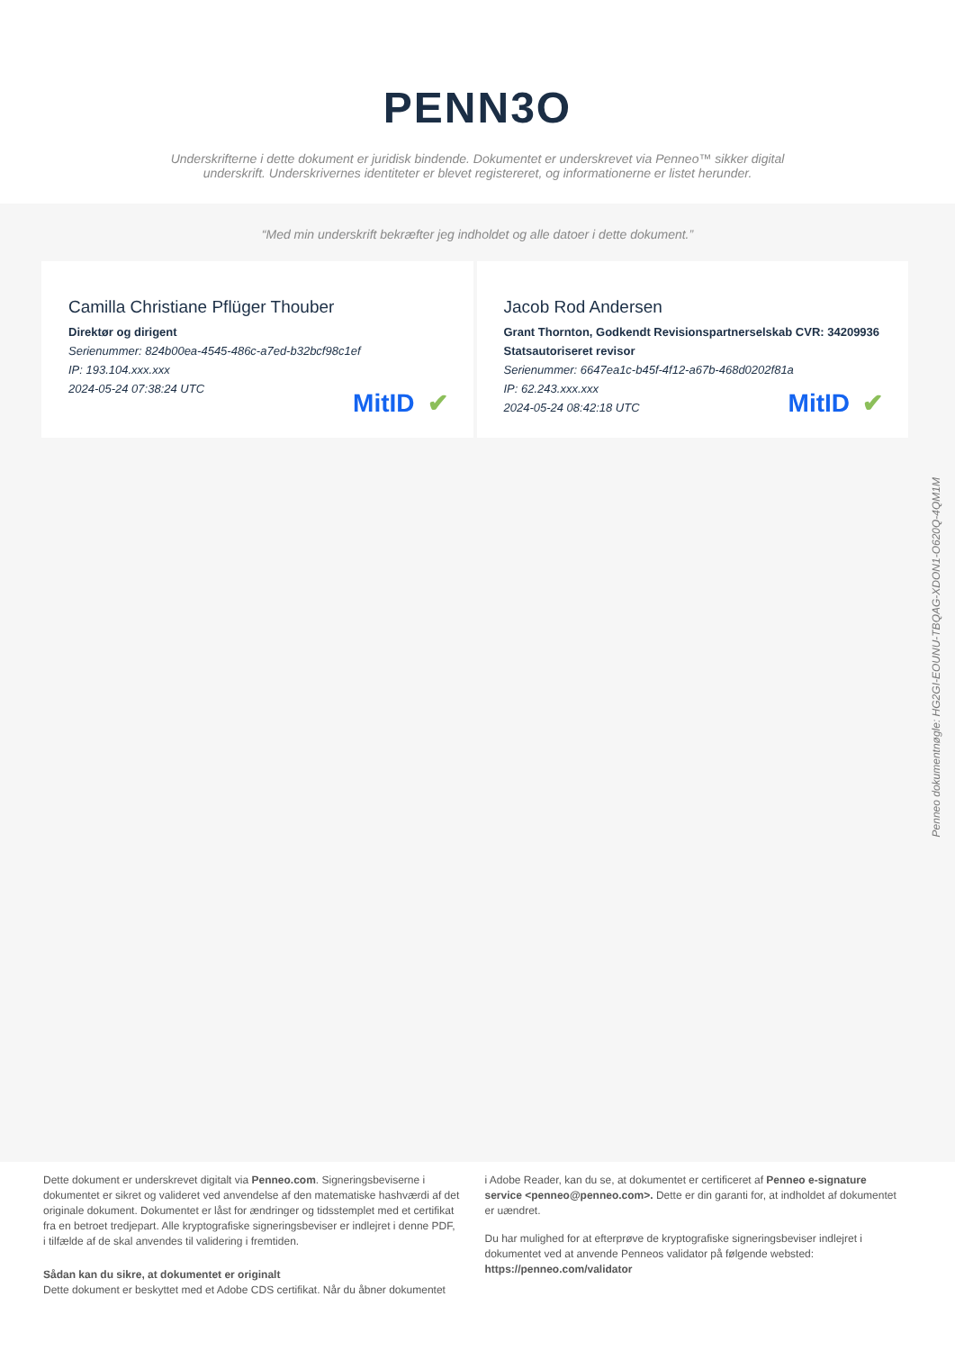PENN3O
Underskrifterne i dette dokument er juridisk bindende. Dokumentet er underskrevet via Penneo™ sikker digital underskrift. Underskrivernes identiteter er blevet registereret, og informationerne er listet herunder.
“Med min underskrift bekræfter jeg indholdet og alle datoer i dette dokument.”
Camilla Christiane Pflüger Thouber
Direktør og dirigent
Serienummer: 824b00ea-4545-486c-a7ed-b32bcf98c1ef
IP: 193.104.xxx.xxx
2024-05-24 07:38:24 UTC
MitID ✔
Jacob Rod Andersen
Grant Thornton, Godkendt Revisionspartnerselskab CVR: 34209936
Statsautoriseret revisor
Serienummer: 6647ea1c-b45f-4f12-a67b-468d0202f81a
IP: 62.243.xxx.xxx
2024-05-24 08:42:18 UTC
MitID ✔
Penneo dokumentnøgle: HG2GI-EOUNU-TBQAG-XDON1-O620Q-4QM1M
Dette dokument er underskrevet digitalt via Penneo.com. Signeringsbeviserne i dokumentet er sikret og valideret ved anvendelse af den matematiske hashværdi af det originale dokument. Dokumentet er låst for ændringer og tidsstemplet med et certifikat fra en betroet tredjepart. Alle kryptografiske signeringsbeviser er indlejret i denne PDF, i tilfælde af de skal anvendes til validering i fremtiden.
Sådan kan du sikre, at dokumentet er originalt
Dette dokument er beskyttet med et Adobe CDS certifikat. Når du åbner dokumentet
i Adobe Reader, kan du se, at dokumentet er certificeret af Penneo e-signature service <penneo@penneo.com>. Dette er din garanti for, at indholdet af dokumentet er uændret.
Du har mulighed for at efterprøve de kryptografiske signeringsbeviser indlejret i dokumentet ved at anvende Penneos validator på følgende websted: https://penneo.com/validator